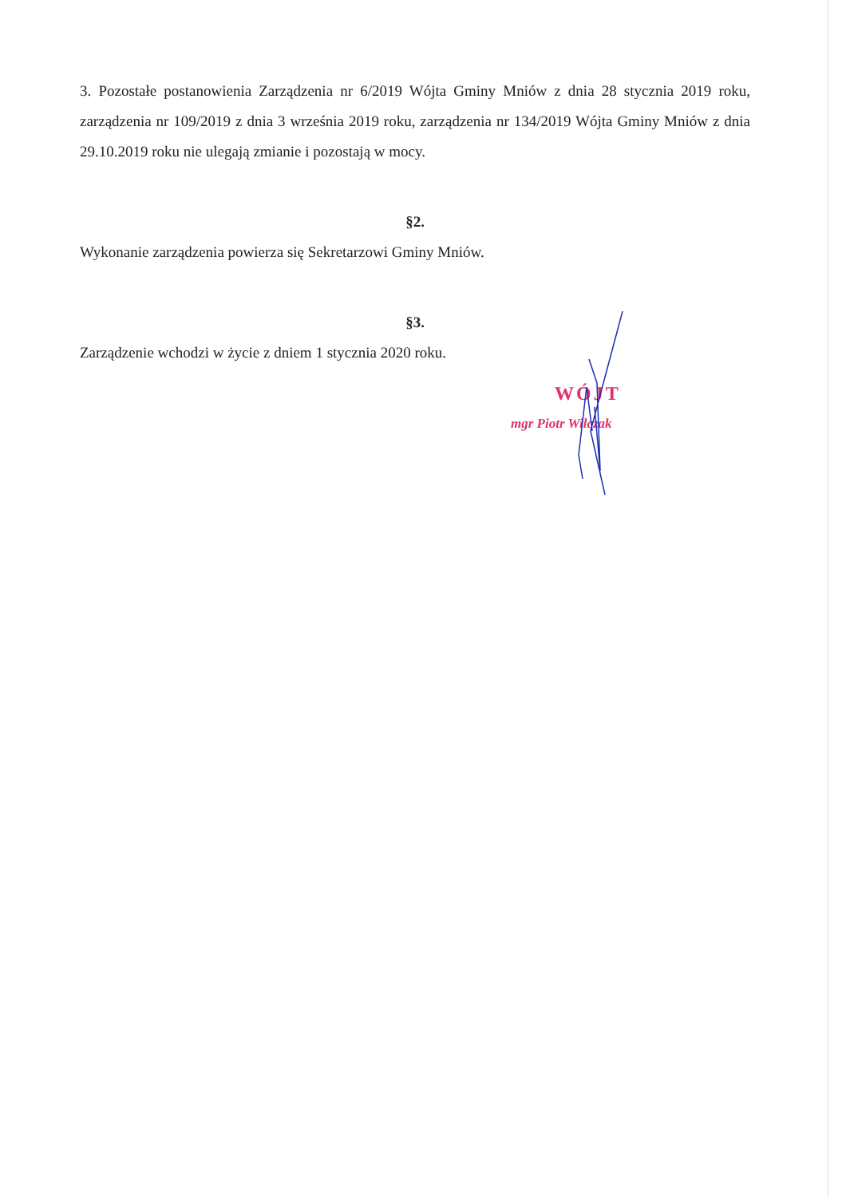3. Pozostałe postanowienia Zarządzenia nr 6/2019 Wójta Gminy Mniów z dnia 28 stycznia 2019 roku, zarządzenia nr 109/2019 z dnia 3 września 2019 roku, zarządzenia nr 134/2019 Wójta Gminy Mniów z dnia 29.10.2019 roku nie ulegają zmianie i pozostają w mocy.
§2.
Wykonanie zarządzenia powierza się Sekretarzowi Gminy Mniów.
§3.
Zarządzenie wchodzi w życie z dniem 1 stycznia 2020 roku.
WÓJT
mgr Piotr Wilczak